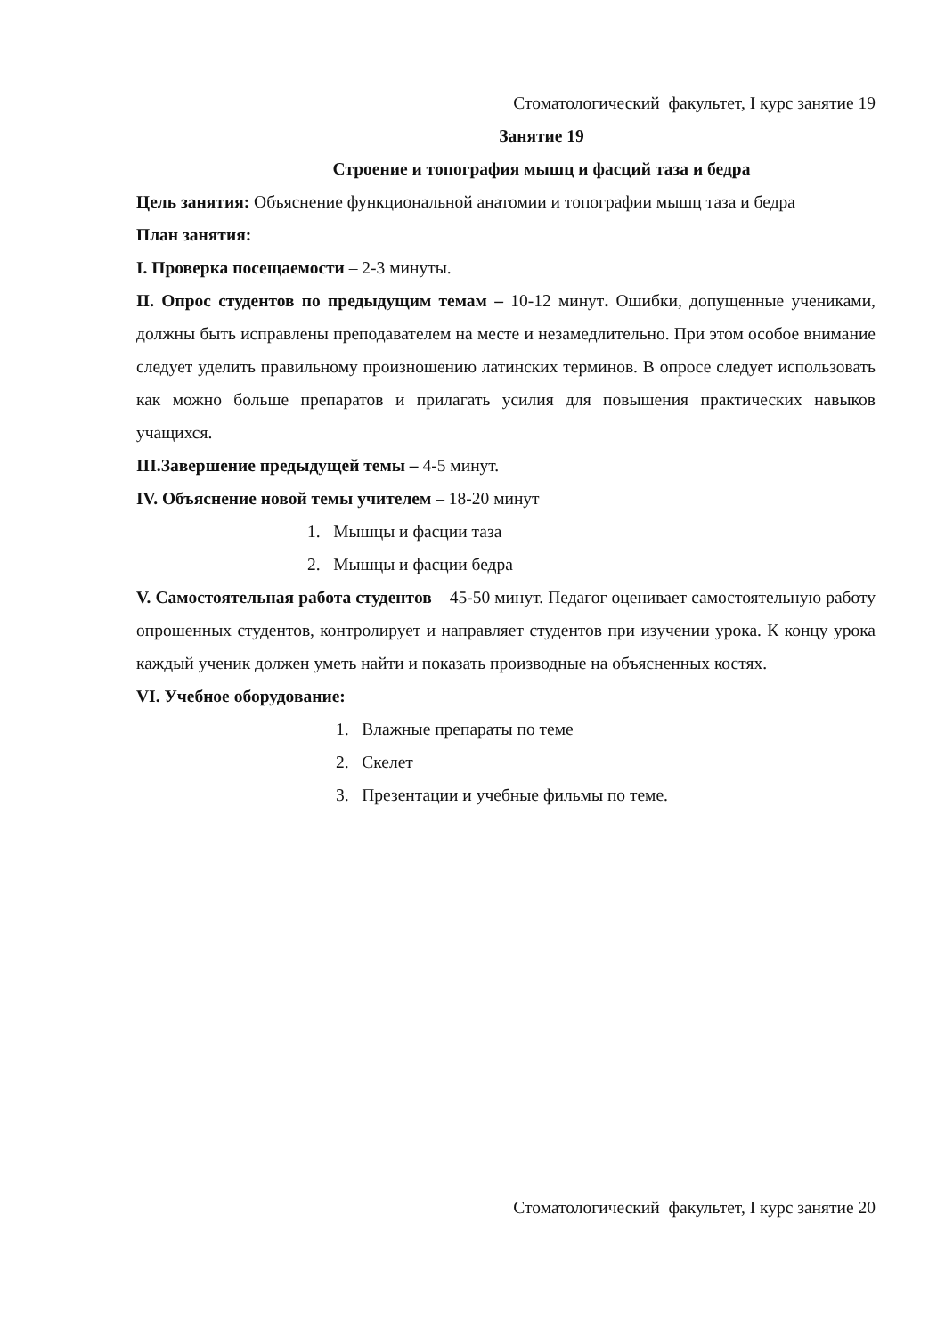Стоматологический факультет, I курс занятие 19
Занятие 19
Строение и топография мышц и фасций таза и бедра
Цель занятия: Объяснение функциональной анатомии и топографии мышц таза и бедра
План занятия:
I. Проверка посещаемости – 2-3 минуты.
II. Опрос студентов по предыдущим темам – 10-12 минут. Ошибки, допущенные учениками, должны быть исправлены преподавателем на месте и незамедлительно. При этом особое внимание следует уделить правильному произношению латинских терминов. В опросе следует использовать как можно больше препаратов и прилагать усилия для повышения практических навыков учащихся.
III.Завершение предыдущей темы – 4-5 минут.
IV. Объяснение новой темы учителем – 18-20 минут
1. Мышцы и фасции таза
2. Мышцы и фасции бедра
V. Самостоятельная работа студентов – 45-50 минут. Педагог оценивает самостоятельную работу опрошенных студентов, контролирует и направляет студентов при изучении урока. К концу урока каждый ученик должен уметь найти и показать производные на объясненных костях.
VI. Учебное оборудование:
1. Влажные препараты по теме
2. Скелет
3. Презентации и учебные фильмы по теме.
Стоматологический факультет, I курс занятие 20